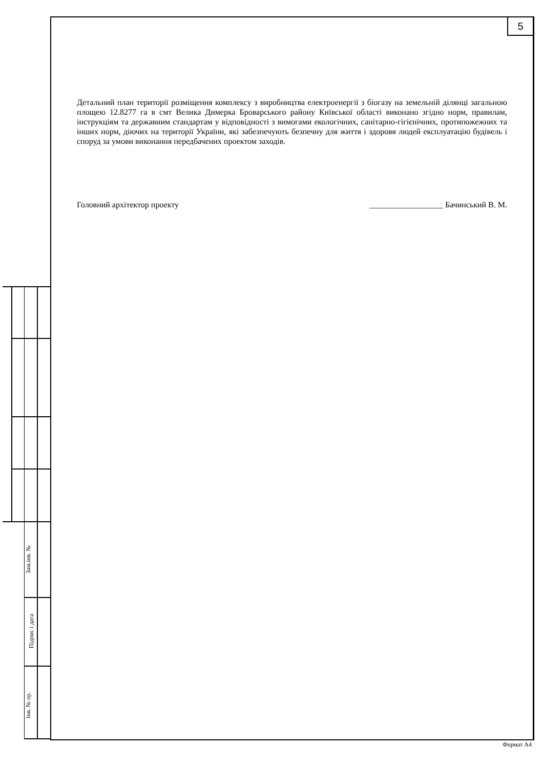5
Детальний план території розміщення комплексу з виробництва електроенергії з біогазу на земельній ділянці загальною площею 12.8277 га в смт Велика Димерка Броварського району Київської області виконано згідно норм, правилам, інструкціям та державним стандартам у відповідності з вимогами екологічних, санітарно-гігієнічних, протипожежних та інших норм, діючих на території України, які забезпечують безпечну для життя і здоровя людей експлуатацію будівель і споруд за умови виконання передбачених проектом заходів.
Головний архітектор проекту __________________ Бачинський В. М.
Зам.інв. №
Підпис і дата
Інв. № ор.
Формат А4